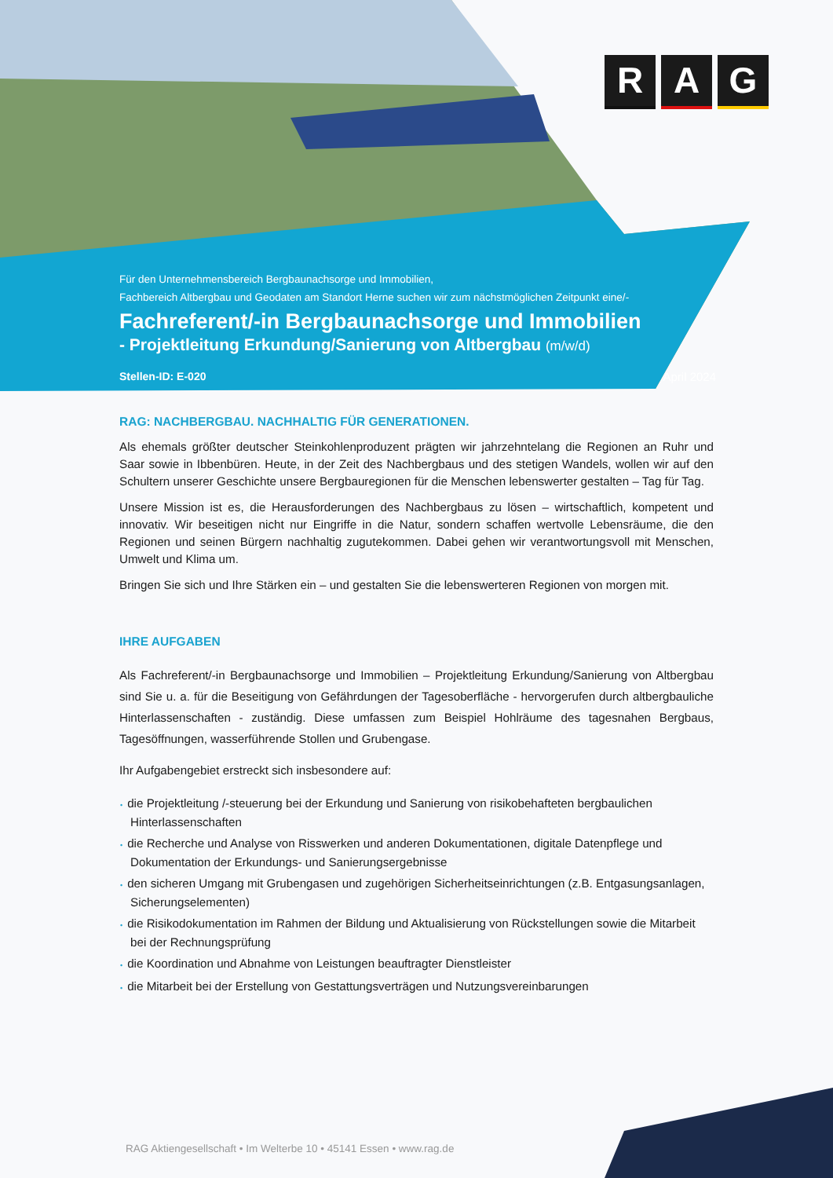R A G
Für den Unternehmensbereich Bergbaunachsorge und Immobilien,
Fachbereich Altbergbau und Geodaten am Standort Herne suchen wir zum nächstmöglichen Zeitpunkt eine/-
Fachreferent/-in Bergbaunachsorge und Immobilien
- Projektleitung Erkundung/Sanierung von Altbergbau (m/w/d)
Stellen-ID: E-020 April 2024
RAG: NACHBERGBAU. NACHHALTIG FÜR GENERATIONEN.
Als ehemals größter deutscher Steinkohlenproduzent prägten wir jahrzehntelang die Regionen an Ruhr und Saar sowie in Ibbenbüren. Heute, in der Zeit des Nachbergbaus und des stetigen Wandels, wollen wir auf den Schultern unserer Geschichte unsere Bergbauregionen für die Menschen lebenswerter gestalten – Tag für Tag.
Unsere Mission ist es, die Herausforderungen des Nachbergbaus zu lösen – wirtschaftlich, kompetent und innovativ. Wir beseitigen nicht nur Eingriffe in die Natur, sondern schaffen wertvolle Lebensräume, die den Regionen und seinen Bürgern nachhaltig zugutekommen. Dabei gehen wir verantwortungsvoll mit Menschen, Umwelt und Klima um.
Bringen Sie sich und Ihre Stärken ein – und gestalten Sie die lebenswerteren Regionen von morgen mit.
IHRE AUFGABEN
Als Fachreferent/-in Bergbaunachsorge und Immobilien – Projektleitung Erkundung/Sanierung von Altbergbau sind Sie u. a. für die Beseitigung von Gefährdungen der Tagesoberfläche - hervorgerufen durch altbergbauliche Hinterlassenschaften - zuständig. Diese umfassen zum Beispiel Hohlräume des tagesnahen Bergbaus, Tagesöffnungen, wasserführende Stollen und Grubengase.
Ihr Aufgabengebiet erstreckt sich insbesondere auf:
• die Projektleitung /-steuerung bei der Erkundung und Sanierung von risikobehafteten bergbaulichen Hinterlassenschaften
• die Recherche und Analyse von Risswerken und anderen Dokumentationen, digitale Datenpflege und Dokumentation der Erkundungs- und Sanierungsergebnisse
• den sicheren Umgang mit Grubengasen und zugehörigen Sicherheitseinrichtungen (z.B. Entgasungsanlagen, Sicherungselementen)
• die Risikodokumentation im Rahmen der Bildung und Aktualisierung von Rückstellungen sowie die Mitarbeit bei der Rechnungsprüfung
• die Koordination und Abnahme von Leistungen beauftragter Dienstleister
• die Mitarbeit bei der Erstellung von Gestattungsverträgen und Nutzungsvereinbarungen
RAG Aktiengesellschaft • Im Welterbe 10 • 45141 Essen • www.rag.de